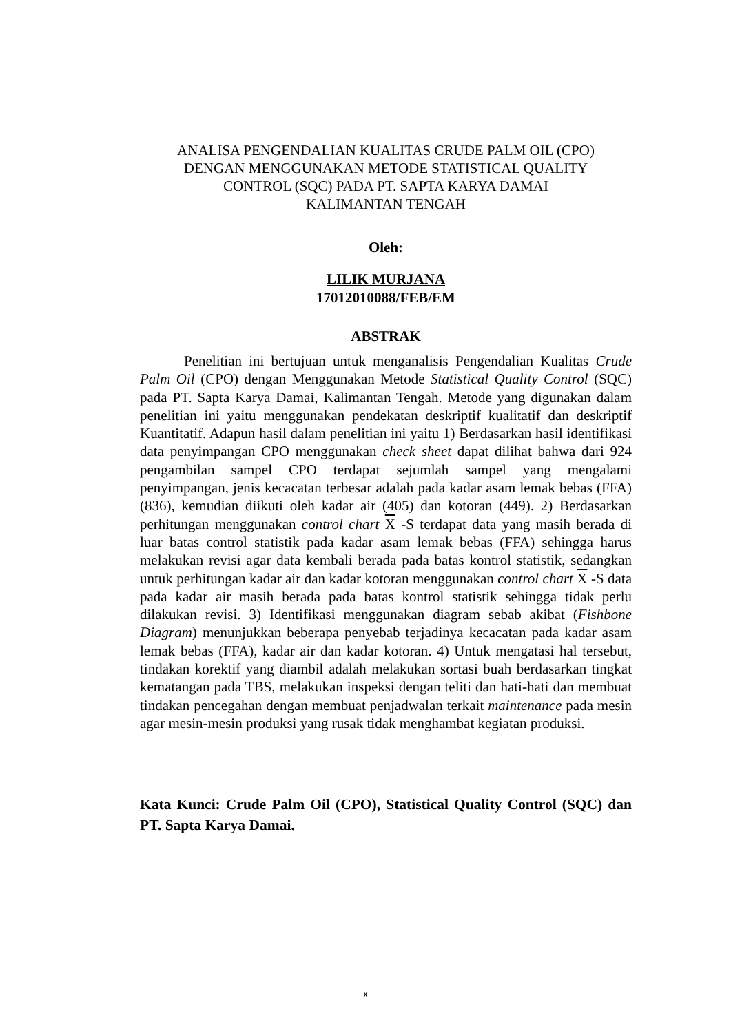ANALISA PENGENDALIAN KUALITAS CRUDE PALM OIL (CPO)
DENGAN MENGGUNAKAN METODE STATISTICAL QUALITY
CONTROL (SQC) PADA PT. SAPTA KARYA DAMAI
KALIMANTAN TENGAH
Oleh:
LILIK MURJANA
17012010088/FEB/EM
ABSTRAK
Penelitian ini bertujuan untuk menganalisis Pengendalian Kualitas Crude Palm Oil (CPO) dengan Menggunakan Metode Statistical Quality Control (SQC) pada PT. Sapta Karya Damai, Kalimantan Tengah. Metode yang digunakan dalam penelitian ini yaitu menggunakan pendekatan deskriptif kualitatif dan deskriptif Kuantitatif. Adapun hasil dalam penelitian ini yaitu 1) Berdasarkan hasil identifikasi data penyimpangan CPO menggunakan check sheet dapat dilihat bahwa dari 924 pengambilan sampel CPO terdapat sejumlah sampel yang mengalami penyimpangan, jenis kecacatan terbesar adalah pada kadar asam lemak bebas (FFA) (836), kemudian diikuti oleh kadar air (405) dan kotoran (449). 2) Berdasarkan perhitungan menggunakan control chart X -S terdapat data yang masih berada di luar batas control statistik pada kadar asam lemak bebas (FFA) sehingga harus melakukan revisi agar data kembali berada pada batas kontrol statistik, sedangkan untuk perhitungan kadar air dan kadar kotoran menggunakan control chart X -S data pada kadar air masih berada pada batas kontrol statistik sehingga tidak perlu dilakukan revisi. 3) Identifikasi menggunakan diagram sebab akibat (Fishbone Diagram) menunjukkan beberapa penyebab terjadinya kecacatan pada kadar asam lemak bebas (FFA), kadar air dan kadar kotoran. 4) Untuk mengatasi hal tersebut, tindakan korektif yang diambil adalah melakukan sortasi buah berdasarkan tingkat kematangan pada TBS, melakukan inspeksi dengan teliti dan hati-hati dan membuat tindakan pencegahan dengan membuat penjadwalan terkait maintenance pada mesin agar mesin-mesin produksi yang rusak tidak menghambat kegiatan produksi.
Kata Kunci: Crude Palm Oil (CPO), Statistical Quality Control (SQC) dan PT. Sapta Karya Damai.
x